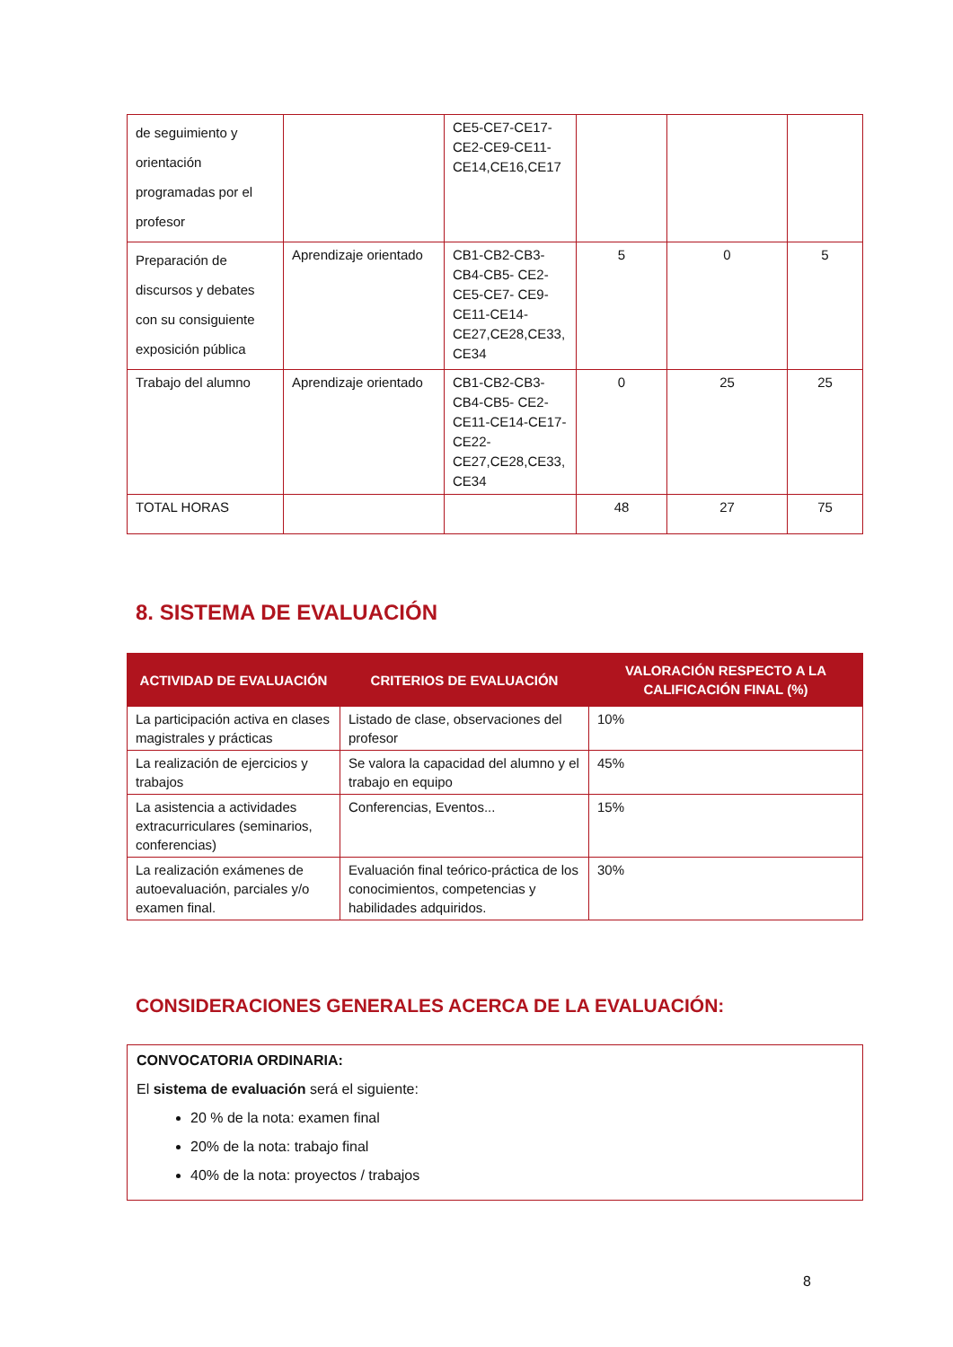| de seguimiento y orientación programadas por el profesor | | CE5-CE7-CE17-CE2-CE9-CE11-CE14,CE16,CE17 | | | |
| Preparación de discursos y debates con su consiguiente exposición pública | Aprendizaje orientado | CB1-CB2-CB3-CB4-CB5- CE2-CE5-CE7- CE9-CE11-CE14-CE27,CE28,CE33, CE34 | 5 | 0 | 5 |
| Trabajo del alumno | Aprendizaje orientado | CB1-CB2-CB3-CB4-CB5- CE2-CE11-CE14-CE17-CE22-CE27,CE28,CE33, CE34 | 0 | 25 | 25 |
| TOTAL HORAS | | | 48 | 27 | 75 |
8. SISTEMA DE EVALUACIÓN
| ACTIVIDAD DE EVALUACIÓN | CRITERIOS DE EVALUACIÓN | VALORACIÓN RESPECTO A LA CALIFICACIÓN FINAL (%) |
| --- | --- | --- |
| La participación activa en clases magistrales y prácticas | Listado de clase, observaciones del profesor | 10% |
| La realización de ejercicios y trabajos | Se valora la capacidad del alumno y el trabajo en equipo | 45% |
| La asistencia a actividades extracurriculares (seminarios, conferencias) | Conferencias, Eventos... | 15% |
| La realización exámenes de autoevaluación, parciales y/o examen final. | Evaluación final teórico-práctica de los conocimientos, competencias y habilidades adquiridos. | 30% |
CONSIDERACIONES GENERALES ACERCA DE LA EVALUACIÓN:
CONVOCATORIA ORDINARIA:
El sistema de evaluación será el siguiente:
20 % de la nota: examen final
20% de la nota: trabajo final
40% de la nota: proyectos / trabajos
8